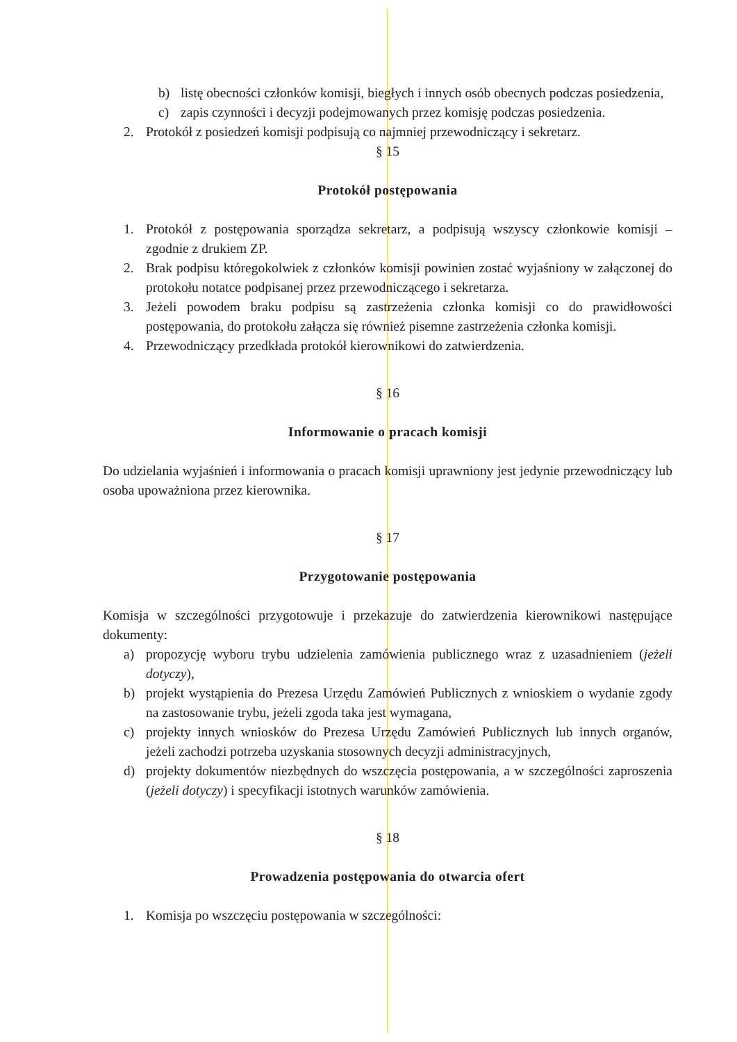b) listę obecności członków komisji, biegłych i innych osób obecnych podczas posiedzenia,
c) zapis czynności i decyzji podejmowanych przez komisję podczas posiedzenia.
2. Protokół z posiedzeń komisji podpisują co najmniej przewodniczący i sekretarz.
§ 15
Protokół postępowania
1. Protokół z postępowania sporządza sekretarz, a podpisują wszyscy członkowie komisji – zgodnie z drukiem ZP.
2. Brak podpisu któregokolwiek z członków komisji powinien zostać wyjaśniony w załączonej do protokołu notatce podpisanej przez przewodniczącego i sekretarza.
3. Jeżeli powodem braku podpisu są zastrzeżenia członka komisji co do prawidłowości postępowania, do protokołu załącza się również pisemne zastrzeżenia członka komisji.
4. Przewodniczący przedkłada protokół kierownikowi do zatwierdzenia.
§ 16
Informowanie o pracach komisji
Do udzielania wyjaśnień i informowania o pracach komisji uprawniony jest jedynie przewodniczący lub osoba upoważniona przez kierownika.
§ 17
Przygotowanie postępowania
Komisja w szczególności przygotowuje i przekazuje do zatwierdzenia kierownikowi następujące dokumenty:
a) propozycję wyboru trybu udzielenia zamówienia publicznego wraz z uzasadnieniem (jeżeli dotyczy),
b) projekt wystąpienia do Prezesa Urzędu Zamówień Publicznych z wnioskiem o wydanie zgody na zastosowanie trybu, jeżeli zgoda taka jest wymagana,
c) projekty innych wniosków do Prezesa Urzędu Zamówień Publicznych lub innych organów, jeżeli zachodzi potrzeba uzyskania stosownych decyzji administracyjnych,
d) projekty dokumentów niezbędnych do wszczęcia postępowania, a w szczególności zaproszenia (jeżeli dotyczy) i specyfikacji istotnych warunków zamówienia.
§ 18
Prowadzenia postępowania do otwarcia ofert
1. Komisja po wszczęciu postępowania w szczególności: